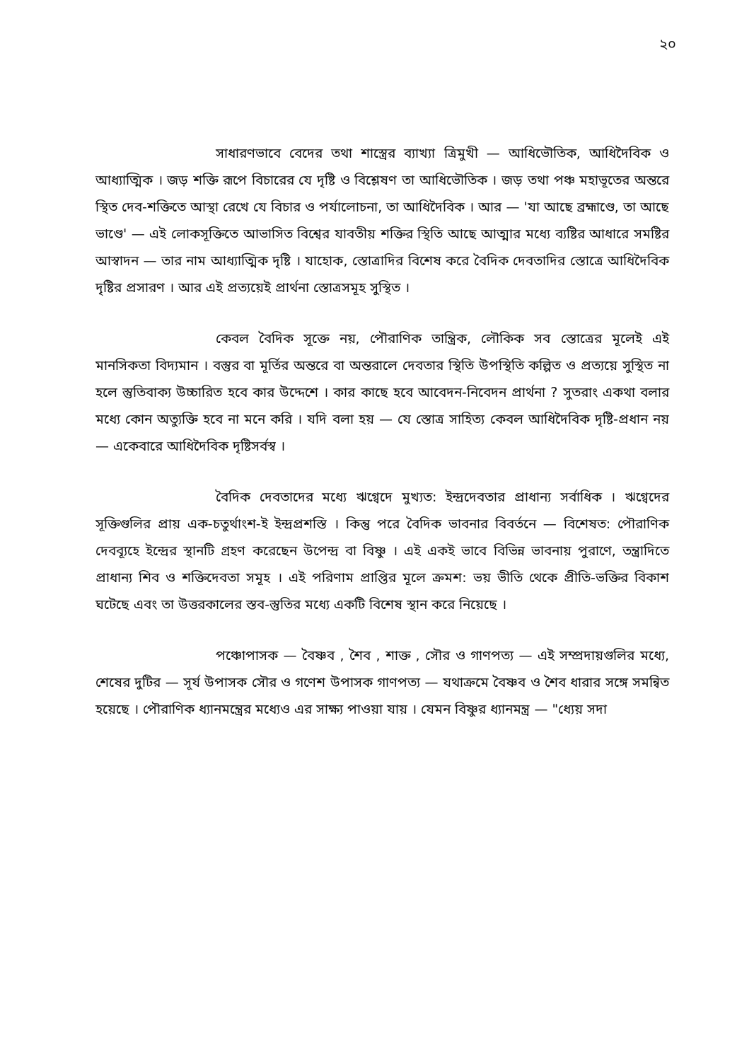২০
সাধারণভাবে বেদের তথা শাস্ত্রের ব্যাখ্যা ত্রিমুখী — আধিভৌতিক, আধিদৈবিক ও আধ্যাত্মিক । জড় শক্তি রূপে বিচারের যে দৃষ্টি ও বিশ্লেষণ তা আধিভৌতিক । জড় তথা পঞ্চ মহাভূতের অন্তরে স্থিত দেব-শক্তিতে আস্থা রেখে যে বিচার ও পর্যালোচনা, তা আধিদৈবিক । আর — 'যা আছে ব্রহ্মাণ্ডে, তা আছে ভাণ্ডে' — এই লোকসূক্তিতে আভাসিত বিশ্বের যাবতীয় শক্তির স্থিতি আছে আত্মার মধ্যে ব্যষ্টির আধারে সমষ্টির আস্বাদন — তার নাম আধ্যাত্মিক দৃষ্টি । যাহোক, স্তোত্রাদির বিশেষ করে বৈদিক দেবতাদির স্তোত্রে আধিদৈবিক দৃষ্টির প্রসারণ । আর এই প্রত্যয়েই প্রার্থনা স্তোত্রসমূহ সুস্থিত ।
কেবল বৈদিক সূক্তে নয়, পৌরাণিক তান্ত্রিক, লৌকিক সব স্তোত্রের মূলেই এই মানসিকতা বিদ্যমান । বস্তুর বা মূর্তির অন্তরে বা অন্তরালে দেবতার স্থিতি উপস্থিতি কল্পিত ও প্রত্যয়ে সুস্থিত না হলে স্তুতিবাক্য উচ্চারিত হবে কার উদ্দেশে । কার কাছে হবে আবেদন-নিবেদন প্রার্থনা ? সুতরাং একথা বলার মধ্যে কোন অত্যুক্তি হবে না মনে করি । যদি বলা হয় — যে স্তোত্র সাহিত্য কেবল আধিদৈবিক দৃষ্টি-প্রধান নয় — একেবারে আধিদৈবিক দৃষ্টিসর্বস্ব ।
বৈদিক দেবতাদের মধ্যে ঋগ্বেদে মুখ্যত: ইন্দ্রদেবতার প্রাধান্য সর্বাধিক । ঋগ্বেদের সূক্তিগুলির প্রায় এক-চতুর্থাংশ-ই ইন্দ্রপ্রশস্তি । কিন্তু পরে বৈদিক ভাবনার বিবর্তনে — বিশেষত: পৌরাণিক দেবব্যূহে ইন্দ্রের স্থানটি গ্রহণ করেছেন উপেন্দ্র বা বিষ্ণু । এই একই ভাবে বিভিন্ন ভাবনায় পুরাণে, তন্ত্রাদিতে প্রাধান্য শিব ও শক্তিদেবতা সমূহ । এই পরিণাম প্রাপ্তির মূলে ক্রমশ: ভয় ভীতি থেকে প্রীতি-ভক্তির বিকাশ ঘটেছে এবং তা উত্তরকালের স্তব-স্তুতির মধ্যে একটি বিশেষ স্থান করে নিয়েছে ।
পঞ্চোপাসক — বৈষ্ণব , শৈব , শাক্ত , সৌর ও গাণপত্য — এই সম্প্রদায়গুলির মধ্যে, শেষের দুটির — সূর্য উপাসক সৌর ও গণেশ উপাসক গাণপত্য — যথাক্রমে বৈষ্ণব ও শৈব ধারার সঙ্গে সমন্বিত হয়েছে । পৌরাণিক ধ্যানমন্ত্রের মধ্যেও এর সাক্ষ্য পাওয়া যায় । যেমন বিষ্ণুর ধ্যানমন্ত্র — "ধ্যেয় সদা